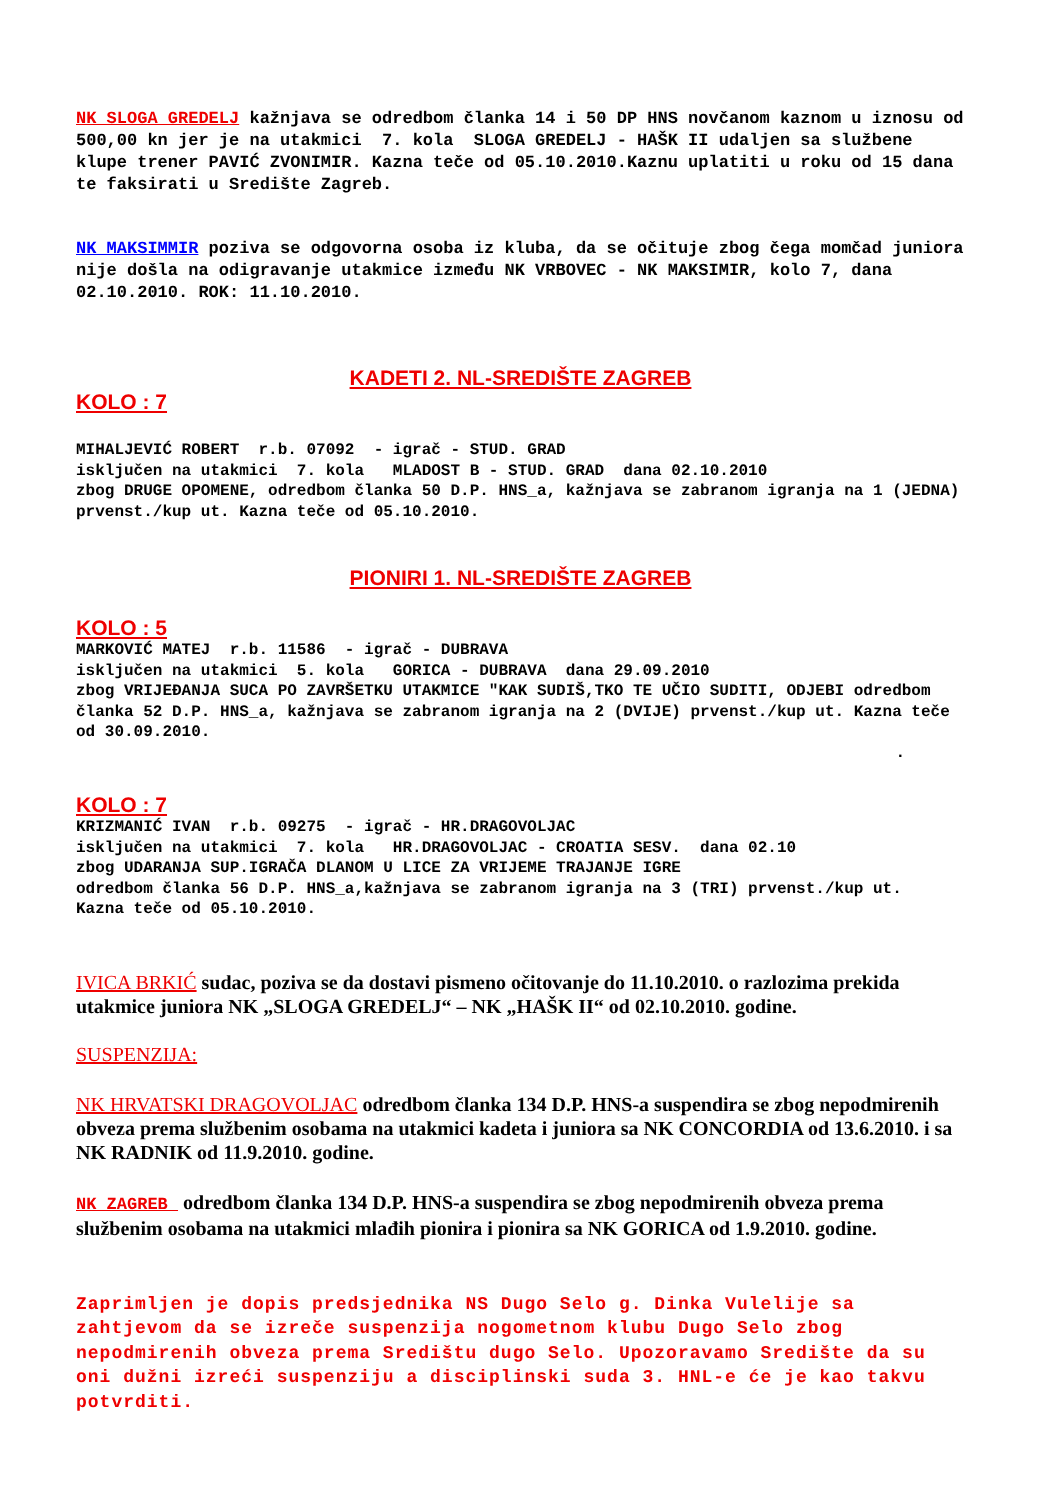NK SLOGA GREDELJ kažnjava se odredbom članka 14 i 50 DP HNS novčanom kaznom u iznosu od 500,00 kn jer je na utakmici 7. kola SLOGA GREDELJ - HAŠK II udaljen sa službene klupe trener PAVIĆ ZVONIMIR. Kazna teče od 05.10.2010.Kaznu uplatiti u roku od 15 dana te faksirati u Središte Zagreb.
NK MAKSIMMIR poziva se odgovorna osoba iz kluba, da se očituje zbog čega momčad juniora nije došla na odigravanje utakmice između NK VRBOVEC - NK MAKSIMIR, kolo 7, dana 02.10.2010. ROK: 11.10.2010.
KADETI 2. NL-SREDIŠTE ZAGREB
KOLO : 7
MIHALJEVIĆ ROBERT r.b. 07092 - igrač - STUD. GRAD isključen na utakmici 7. kola MLADOST B - STUD. GRAD dana 02.10.2010 zbog DRUGE OPOMENE, odredbom članka 50 D.P. HNS_a, kažnjava se zabranom igranja na 1 (JEDNA) prvenst./kup ut. Kazna teče od 05.10.2010.
PIONIRI 1. NL-SREDIŠTE ZAGREB
KOLO : 5
MARKOVIĆ MATEJ r.b. 11586 - igrač - DUBRAVA isključen na utakmici 5. kola GORICA - DUBRAVA dana 29.09.2010 zbog VRIJEĐANJA SUCA PO ZAVRŠETKU UTAKMICE "KAK SUDIŠ,TKO TE UČIO SUDITI, ODJEBI odredbom članka 52 D.P. HNS_a, kažnjava se zabranom igranja na 2 (DVIJE) prvenst./kup ut. Kazna teče od 30.09.2010.
.
KOLO : 7
KRIZMANIĆ IVAN r.b. 09275 - igrač - HR.DRAGOVOLJAC isključen na utakmici 7. kola HR.DRAGOVOLJAC - CROATIA SESV. dana 02.10 zbog UDARANJA SUP.IGRAČA DLANOM U LICE ZA VRIJEME TRAJANJE IGRE odredbom članka 56 D.P. HNS_a,kažnjava se zabranom igranja na 3 (TRI) prvenst./kup ut. Kazna teče od 05.10.2010.
IVICA BRKIĆ sudac, poziva se da dostavi pismeno očitovanje do 11.10.2010. o razlozima prekida utakmice juniora NK „SLOGA GREDELJ“ – NK „HAŠK II“ od 02.10.2010. godine.
SUSPENZIJA:
NK HRVATSKI DRAGOVOLJAC odredbom članka 134 D.P. HNS-a suspendira se zbog nepodmirenih obveza prema službenim osobama na utakmici kadeta i juniora sa NK CONCORDIA od 13.6.2010. i sa NK RADNIK od 11.9.2010. godine.
NK ZAGREB odredbom članka 134 D.P. HNS-a suspendira se zbog nepodmirenih obveza prema službenim osobama na utakmici mlađih pionira i pionira sa NK GORICA od 1.9.2010. godine.
Zaprimljen je dopis predsjednika NS Dugo Selo g. Dinka Vulelije sa zahtjevom da se izreče suspenzija nogometnom klubu Dugo Selo zbog nepodmirenih obveza prema Središtu dugo Selo. Upozoravamo Središte da su oni dužni izreći suspenziju a disciplinski suda 3. HNL-e će je kao takvu potvrditi.